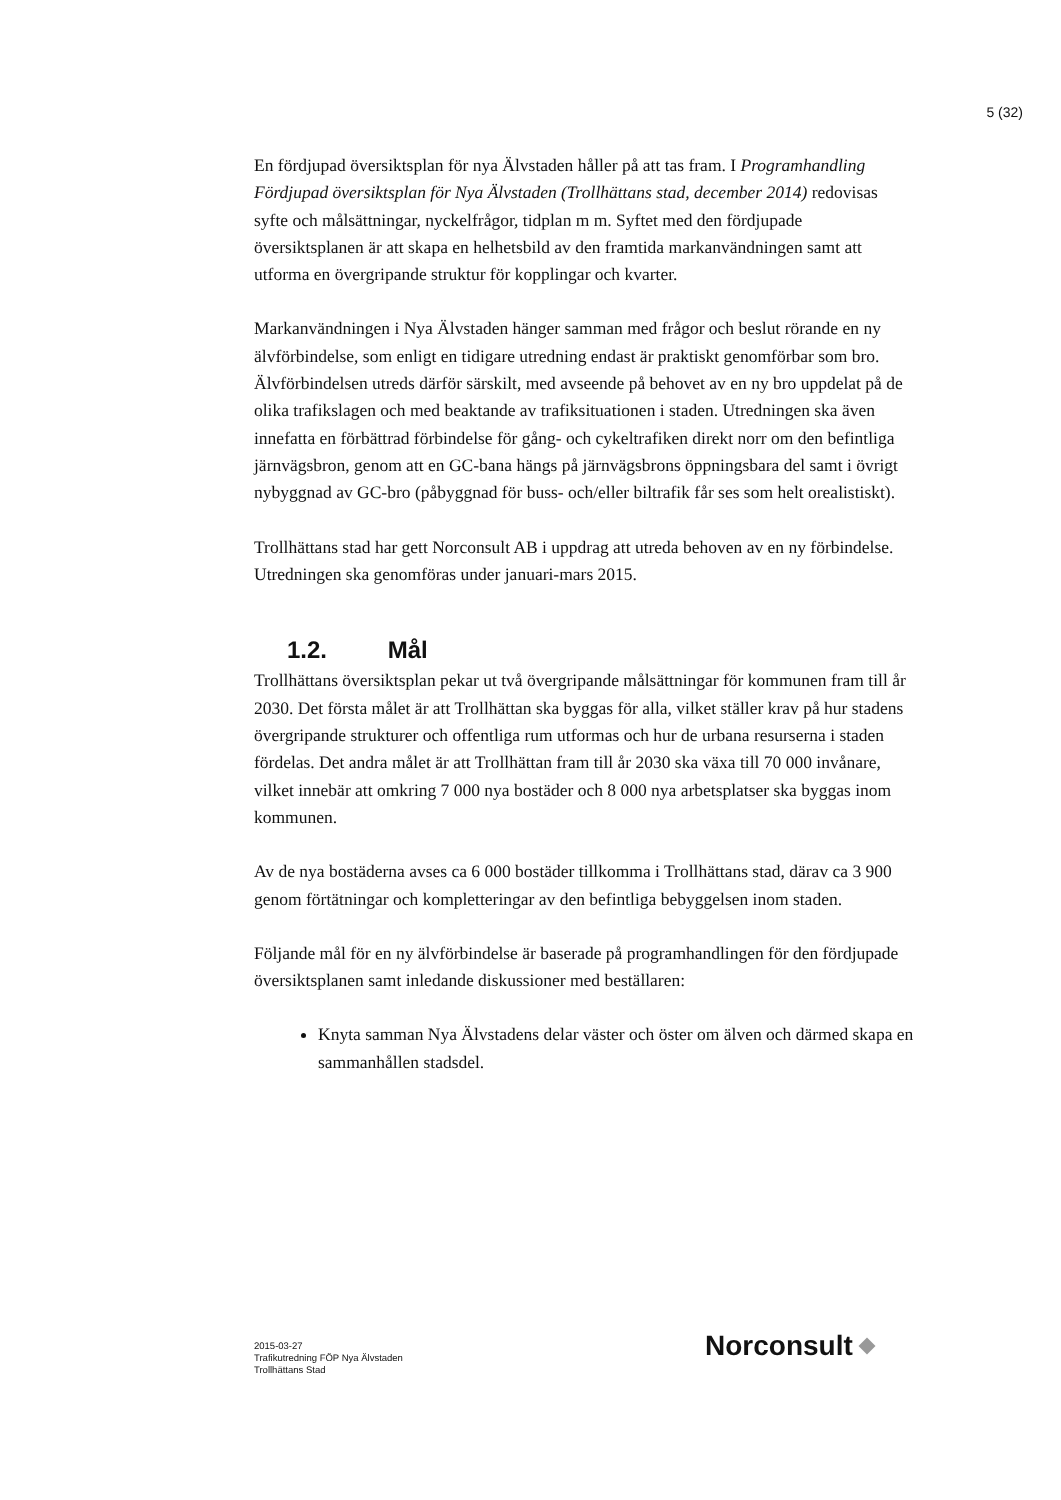5 (32)
En fördjupad översiktsplan för nya Älvstaden håller på att tas fram. I Programhandling Fördjupad översiktsplan för Nya Älvstaden (Trollhättans stad, december 2014) redovisas syfte och målsättningar, nyckelfrågor, tidplan m m. Syftet med den fördjupade översiktsplanen är att skapa en helhetsbild av den framtida markanvändningen samt att utforma en övergripande struktur för kopplingar och kvarter.
Markanvändningen i Nya Älvstaden hänger samman med frågor och beslut rörande en ny älvförbindelse, som enligt en tidigare utredning endast är praktiskt genomförbar som bro. Älvförbindelsen utreds därför särskilt, med avseende på behovet av en ny bro uppdelat på de olika trafikslagen och med beaktande av trafiksituationen i staden. Utredningen ska även innefatta en förbättrad förbindelse för gång- och cykeltrafiken direkt norr om den befintliga järnvägsbron, genom att en GC-bana hängs på järnvägsbrons öppningsbara del samt i övrigt nybyggnad av GC-bro (påbyggnad för buss- och/eller biltrafik får ses som helt orealistiskt).
Trollhättans stad har gett Norconsult AB i uppdrag att utreda behoven av en ny förbindelse. Utredningen ska genomföras under januari-mars 2015.
1.2. Mål
Trollhättans översiktsplan pekar ut två övergripande målsättningar för kommunen fram till år 2030. Det första målet är att Trollhättan ska byggas för alla, vilket ställer krav på hur stadens övergripande strukturer och offentliga rum utformas och hur de urbana resurserna i staden fördelas. Det andra målet är att Trollhättan fram till år 2030 ska växa till 70 000 invånare, vilket innebär att omkring 7 000 nya bostäder och 8 000 nya arbetsplatser ska byggas inom kommunen.
Av de nya bostäderna avses ca 6 000 bostäder tillkomma i Trollhättans stad, därav ca 3 900 genom förtätningar och kompletteringar av den befintliga bebyggelsen inom staden.
Följande mål för en ny älvförbindelse är baserade på programhandlingen för den fördjupade översiktsplanen samt inledande diskussioner med beställaren:
Knyta samman Nya Älvstadens delar väster och öster om älven och därmed skapa en sammanhållen stadsdel.
2015-03-27
Trafikutredning FÖP Nya Älvstaden
Trollhättans Stad
Norconsult